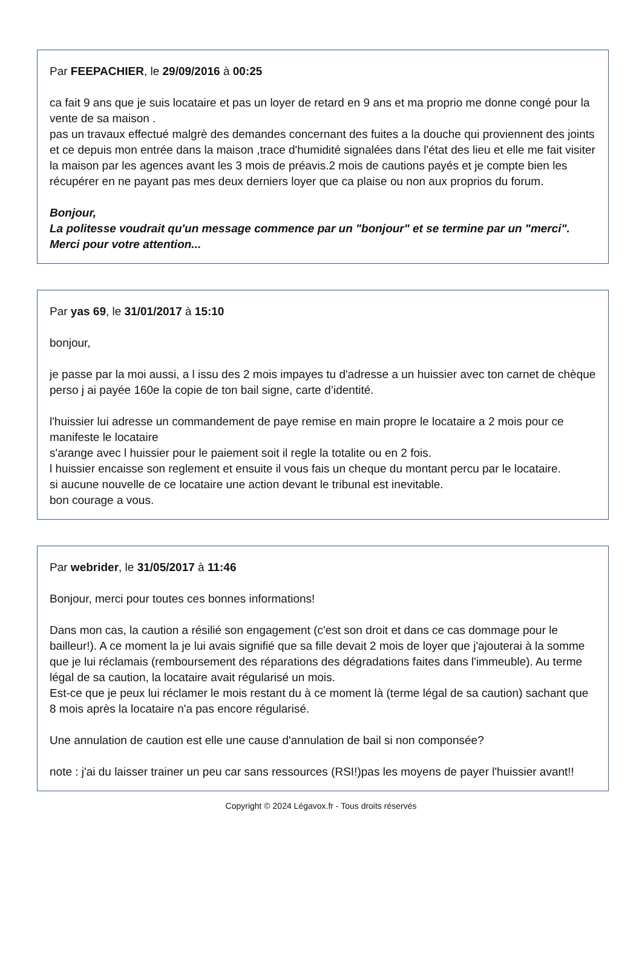Par FEEPACHIER, le 29/09/2016 à 00:25
ca fait 9 ans que je suis locataire et pas un loyer de retard en 9 ans et ma proprio me donne congé pour la vente de sa maison .
pas un travaux effectué malgrè des demandes concernant des fuites a la douche qui proviennent des joints et ce depuis mon entrée dans la maison ,trace d'humidité signalées dans l'état des lieu et elle me fait visiter la maison par les agences avant les 3 mois de préavis.2 mois de cautions payés et je compte bien les récupérer en ne payant pas mes deux derniers loyer que ca plaise ou non aux proprios du forum.
Bonjour,
La politesse voudrait qu'un message commence par un "bonjour" et se termine par un "merci".
Merci pour votre attention...
Par yas 69, le 31/01/2017 à 15:10
bonjour,
je passe par la moi aussi, a l issu des 2 mois impayes tu d'adresse a un huissier avec ton carnet de chèque perso j ai payée 160e la copie de ton bail signe, carte d’identité.
l'huissier lui adresse un commandement de paye remise en main propre le locataire a 2 mois pour ce manifeste le locataire
s'arange avec l huissier pour le paiement soit il regle la totalite ou en 2 fois.
l huissier encaisse son reglement et ensuite il vous fais un cheque du montant percu par le locataire.
si aucune nouvelle de ce locataire une action devant le tribunal est inevitable.
bon courage a vous.
Par webrider, le 31/05/2017 à 11:46
Bonjour, merci pour toutes ces bonnes informations!
Dans mon cas, la caution a résilié son engagement (c'est son droit et dans ce cas dommage pour le bailleur!). A ce moment la je lui avais signifié que sa fille devait 2 mois de loyer que j'ajouterai à la somme que je lui réclamais (remboursement des réparations des dégradations faites dans l'immeuble). Au terme légal de sa caution, la locataire avait régularisé un mois.
Est-ce que je peux lui réclamer le mois restant du à ce moment là (terme légal de sa caution) sachant que 8 mois après la locataire n'a pas encore régularisé.
Une annulation de caution est elle une cause d'annulation de bail si non componsée?
note : j'ai du laisser trainer un peu car sans ressources (RSI!)pas les moyens de payer l'huissier avant!!
Copyright © 2024 Légavox.fr - Tous droits réservés